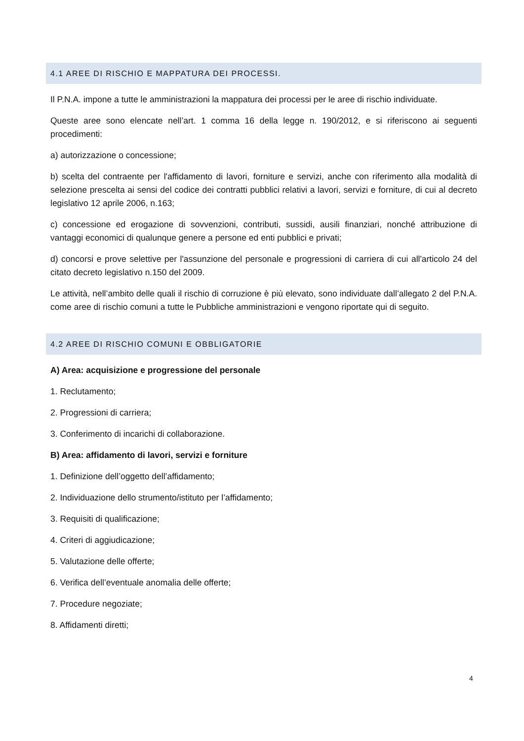4.1 AREE DI RISCHIO E MAPPATURA DEI PROCESSI.
Il P.N.A. impone a tutte le amministrazioni la mappatura dei processi per le aree di rischio individuate.
Queste aree sono elencate nell’art. 1 comma 16 della legge n. 190/2012, e si riferiscono ai seguenti procedimenti:
a) autorizzazione o concessione;
b) scelta del contraente per l'affidamento di lavori, forniture e servizi, anche con riferimento alla modalità di selezione prescelta ai sensi del codice dei contratti pubblici relativi a lavori, servizi e forniture, di cui al decreto legislativo 12 aprile 2006, n.163;
c) concessione ed erogazione di sovvenzioni, contributi, sussidi, ausili finanziari, nonché attribuzione di vantaggi economici di qualunque genere a persone ed enti pubblici e privati;
d) concorsi e prove selettive per l'assunzione del personale e progressioni di carriera di cui all'articolo 24 del citato decreto legislativo n.150 del 2009.
Le attività, nell’ambito delle quali il rischio di corruzione è più elevato, sono individuate dall’allegato 2 del P.N.A. come aree di rischio comuni a tutte le Pubbliche amministrazioni e vengono riportate qui di seguito.
4.2 AREE DI RISCHIO COMUNI E OBBLIGATORIE
A) Area: acquisizione e progressione del personale
1. Reclutamento;
2. Progressioni di carriera;
3. Conferimento di incarichi di collaborazione.
B) Area: affidamento di lavori, servizi e forniture
1. Definizione dell’oggetto dell’affidamento;
2. Individuazione dello strumento/istituto per l’affidamento;
3. Requisiti di qualificazione;
4. Criteri di aggiudicazione;
5. Valutazione delle offerte;
6. Verifica dell’eventuale anomalia delle offerte;
7. Procedure negoziate;
8. Affidamenti diretti;
4